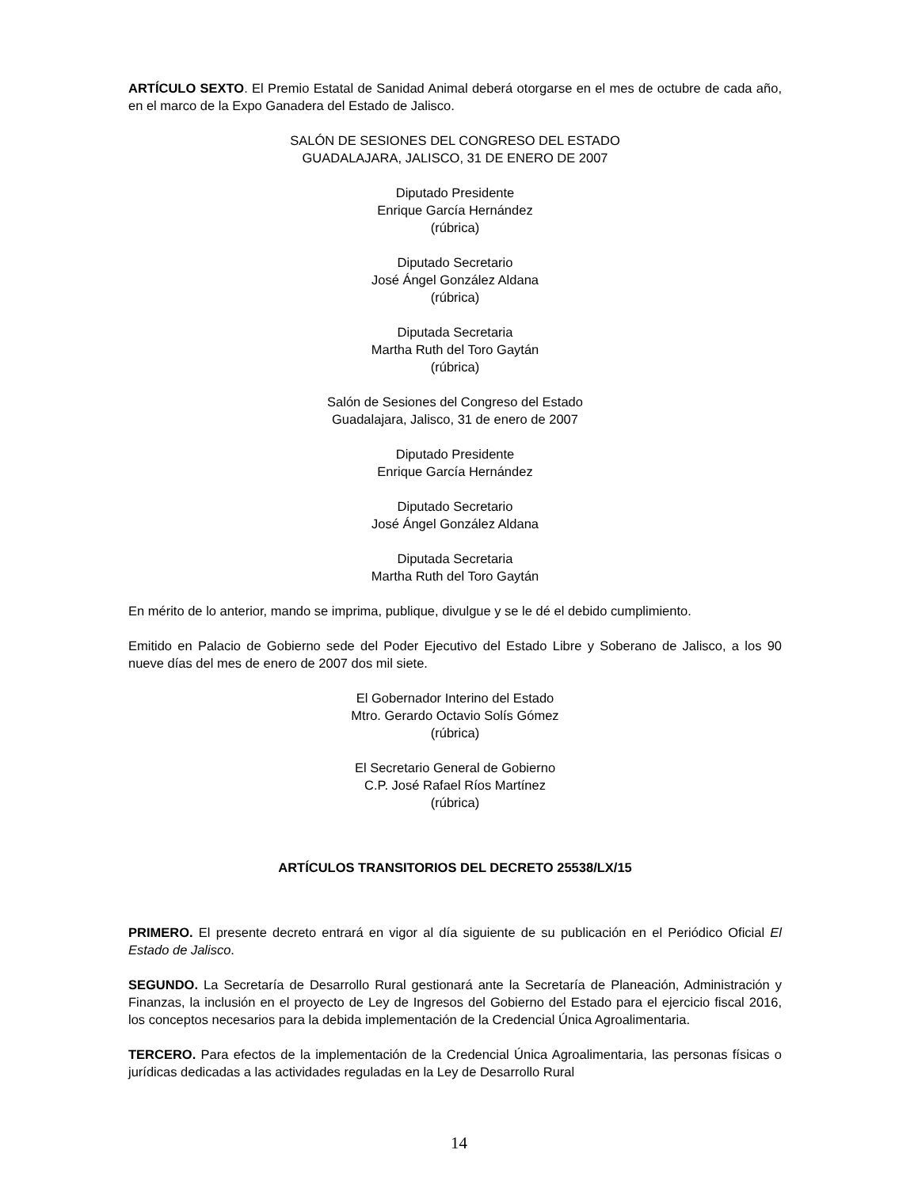ARTÍCULO SEXTO. El Premio Estatal de Sanidad Animal deberá otorgarse en el mes de octubre de cada año, en el marco de la Expo Ganadera del Estado de Jalisco.
SALÓN DE SESIONES DEL CONGRESO DEL ESTADO
GUADALAJARA, JALISCO, 31 DE ENERO DE 2007
Diputado Presidente
Enrique García Hernández
(rúbrica)
Diputado Secretario
José Ángel González Aldana
(rúbrica)
Diputada Secretaria
Martha Ruth del Toro Gaytán
(rúbrica)
Salón de Sesiones del Congreso del Estado
Guadalajara, Jalisco, 31 de enero de 2007
Diputado Presidente
Enrique García Hernández
Diputado Secretario
José Ángel González Aldana
Diputada Secretaria
Martha Ruth del Toro Gaytán
En mérito de lo anterior, mando se imprima, publique, divulgue y se le dé el debido cumplimiento.
Emitido en Palacio de Gobierno sede del Poder Ejecutivo del Estado Libre y Soberano de Jalisco, a los 90 nueve días del mes de enero de 2007 dos mil siete.
El Gobernador Interino del Estado
Mtro. Gerardo Octavio Solís Gómez
(rúbrica)
El Secretario General de Gobierno
C.P. José Rafael Ríos Martínez
(rúbrica)
ARTÍCULOS TRANSITORIOS DEL DECRETO 25538/LX/15
PRIMERO. El presente decreto entrará en vigor al día siguiente de su publicación en el Periódico Oficial El Estado de Jalisco.
SEGUNDO. La Secretaría de Desarrollo Rural gestionará ante la Secretaría de Planeación, Administración y Finanzas, la inclusión en el proyecto de Ley de Ingresos del Gobierno del Estado para el ejercicio fiscal 2016, los conceptos necesarios para la debida implementación de la Credencial Única Agroalimentaria.
TERCERO. Para efectos de la implementación de la Credencial Única Agroalimentaria, las personas físicas o jurídicas dedicadas a las actividades reguladas en la Ley de Desarrollo Rural
14